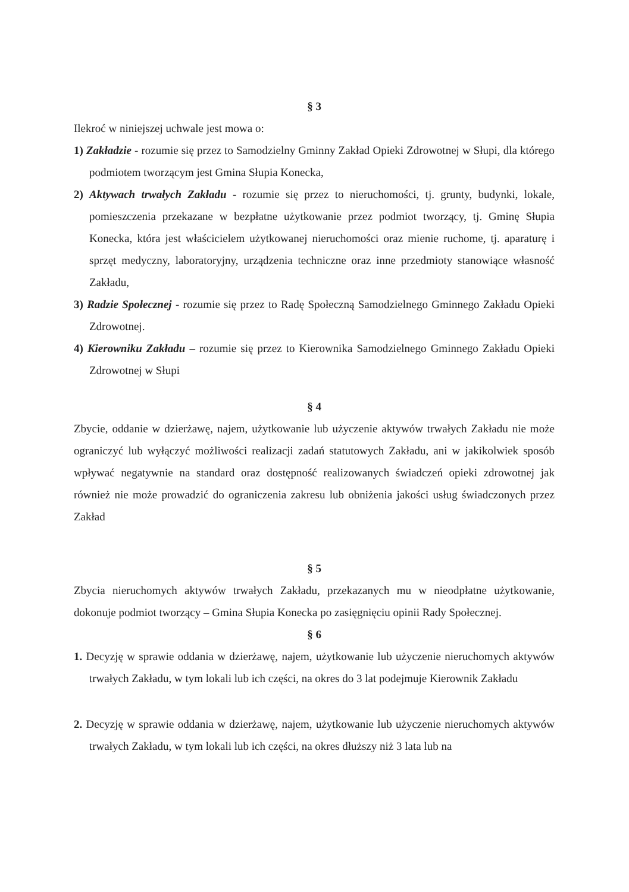§ 3
Ilekroć w niniejszej uchwale jest mowa o:
1) Zakładzie - rozumie się przez to Samodzielny Gminny Zakład Opieki Zdrowotnej w Słupi, dla którego podmiotem tworzącym jest Gmina Słupia Konecka,
2) Aktywach trwałych Zakładu - rozumie się przez to nieruchomości, tj. grunty, budynki, lokale, pomieszczenia przekazane w bezpłatne użytkowanie przez podmiot tworzący, tj. Gminę Słupia Konecka, która jest właścicielem użytkowanej nieruchomości oraz mienie ruchome, tj. aparaturę i sprzęt medyczny, laboratoryjny, urządzenia techniczne oraz inne przedmioty stanowiące własność Zakładu,
3) Radzie Społecznej - rozumie się przez to Radę Społeczną Samodzielnego Gminnego Zakładu Opieki Zdrowotnej.
4) Kierowniku Zakładu – rozumie się przez to Kierownika Samodzielnego Gminnego Zakładu Opieki Zdrowotnej w Słupi
§ 4
Zbycie, oddanie w dzierżawę, najem, użytkowanie lub użyczenie aktywów trwałych Zakładu nie może ograniczyć lub wyłączyć możliwości realizacji zadań statutowych Zakładu, ani w jakikolwiek sposób wpływać negatywnie na standard oraz dostępność realizowanych świadczeń opieki zdrowotnej jak również nie może prowadzić do ograniczenia zakresu lub obniżenia jakości usług świadczonych przez Zakład
§ 5
Zbycia nieruchomych aktywów trwałych Zakładu, przekazanych mu w nieodpłatne użytkowanie, dokonuje podmiot tworzący – Gmina Słupia Konecka po zasięgnięciu opinii Rady Społecznej.
§ 6
1. Decyzję w sprawie oddania w dzierżawę, najem, użytkowanie lub użyczenie nieruchomych aktywów trwałych Zakładu, w tym lokali lub ich części, na okres do 3 lat podejmuje Kierownik Zakładu
2. Decyzję w sprawie oddania w dzierżawę, najem, użytkowanie lub użyczenie nieruchomych aktywów trwałych Zakładu, w tym lokali lub ich części, na okres dłuższy niż 3 lata lub na